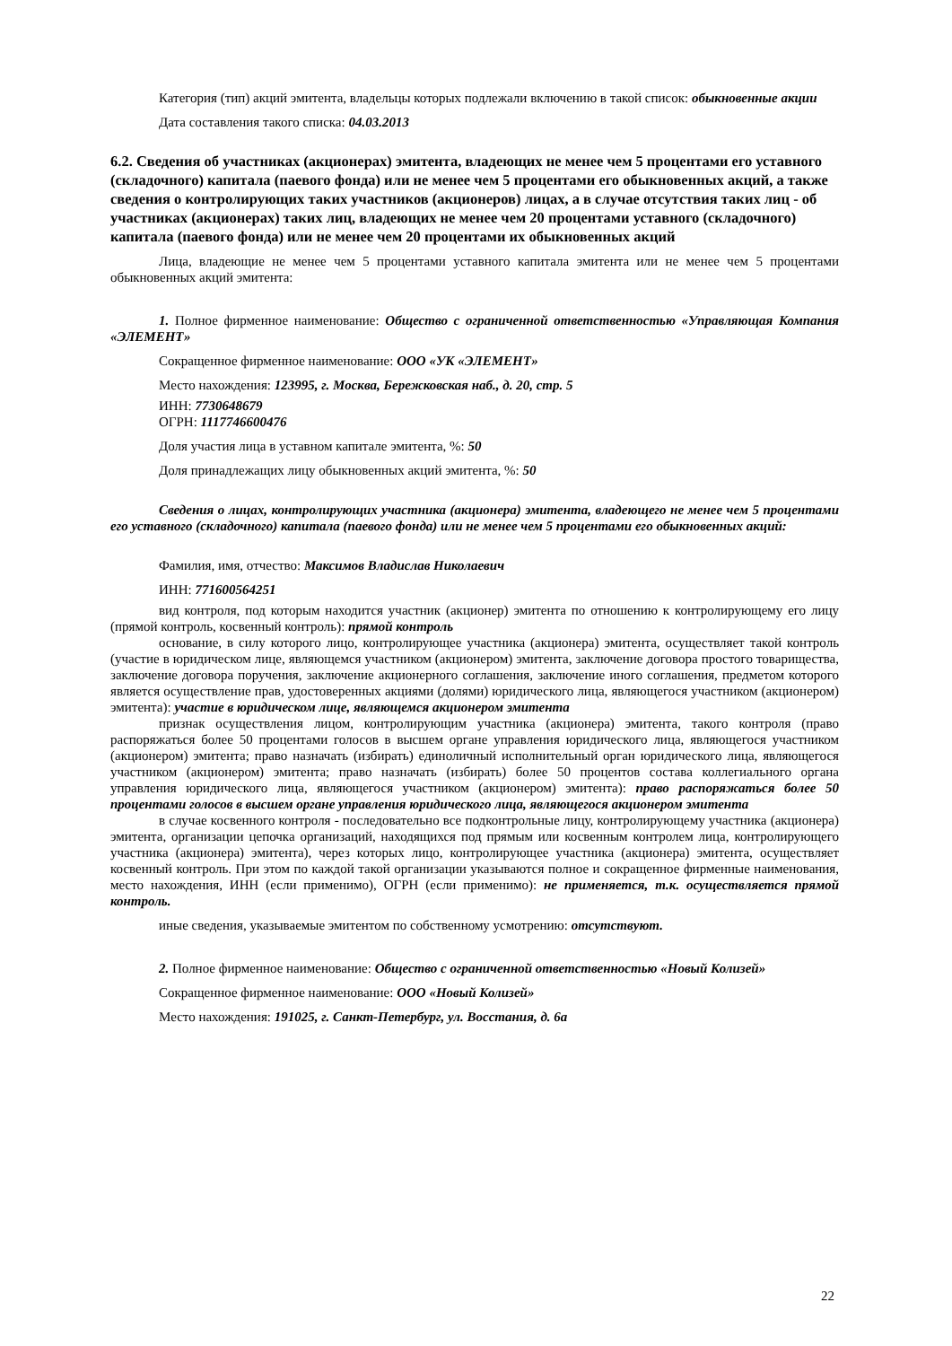Категория (тип) акций эмитента, владельцы которых подлежали включению в такой список: обыкновенные акции
Дата составления такого списка: 04.03.2013
6.2. Сведения об участниках (акционерах) эмитента, владеющих не менее чем 5 процентами его уставного (складочного) капитала (паевого фонда) или не менее чем 5 процентами его обыкновенных акций, а также сведения о контролирующих таких участников (акционеров) лицах, а в случае отсутствия таких лиц - об участниках (акционерах) таких лиц, владеющих не менее чем 20 процентами уставного (складочного) капитала (паевого фонда) или не менее чем 20 процентами их обыкновенных акций
Лица, владеющие не менее чем 5 процентами уставного капитала эмитента или не менее чем 5 процентами обыкновенных акций эмитента:
1. Полное фирменное наименование: Общество с ограниченной ответственностью «Управляющая Компания «ЭЛЕМЕНТ»
Сокращенное фирменное наименование: ООО «УК «ЭЛЕМЕНТ»
Место нахождения: 123995, г. Москва, Бережковская наб., д. 20, стр. 5
ИНН: 7730648679
ОГРН: 1117746600476
Доля участия лица в уставном капитале эмитента, %: 50
Доля принадлежащих лицу обыкновенных акций эмитента, %: 50
Сведения о лицах, контролирующих участника (акционера) эмитента, владеющего не менее чем 5 процентами его уставного (складочного) капитала (паевого фонда) или не менее чем 5 процентами его обыкновенных акций:
Фамилия, имя, отчество: Максимов Владислав Николаевич
ИНН: 771600564251
вид контроля, под которым находится участник (акционер) эмитента по отношению к контролирующему его лицу (прямой контроль, косвенный контроль): прямой контроль
основание, в силу которого лицо, контролирующее участника (акционера) эмитента, осуществляет такой контроль (участие в юридическом лице, являющемся участником (акционером) эмитента, заключение договора простого товарищества, заключение договора поручения, заключение акционерного соглашения, заключение иного соглашения, предметом которого является осуществление прав, удостоверенных акциями (долями) юридического лица, являющегося участником (акционером) эмитента): участие в юридическом лице, являющемся акционером эмитента
признак осуществления лицом, контролирующим участника (акционера) эмитента, такого контроля (право распоряжаться более 50 процентами голосов в высшем органе управления юридического лица, являющегося участником (акционером) эмитента; право назначать (избирать) единоличный исполнительный орган юридического лица, являющегося участником (акционером) эмитента; право назначать (избирать) более 50 процентов состава коллегиального органа управления юридического лица, являющегося участником (акционером) эмитента): право распоряжаться более 50 процентами голосов в высшем органе управления юридического лица, являющегося акционером эмитента
в случае косвенного контроля - последовательно все подконтрольные лицу, контролирующему участника (акционера) эмитента, организации цепочка организаций, находящихся под прямым или косвенным контролем лица, контролирующего участника (акционера) эмитента), через которых лицо, контролирующее участника (акционера) эмитента, осуществляет косвенный контроль. При этом по каждой такой организации указываются полное и сокращенное фирменные наименования, место нахождения, ИНН (если применимо), ОГРН (если применимо): не применяется, т.к. осуществляется прямой контроль.
иные сведения, указываемые эмитентом по собственному усмотрению: отсутствуют.
2. Полное фирменное наименование: Общество с ограниченной ответственностью «Новый Колизей»
Сокращенное фирменное наименование: ООО «Новый Колизей»
Место нахождения: 191025, г. Санкт-Петербург, ул. Восстания, д. 6а
22